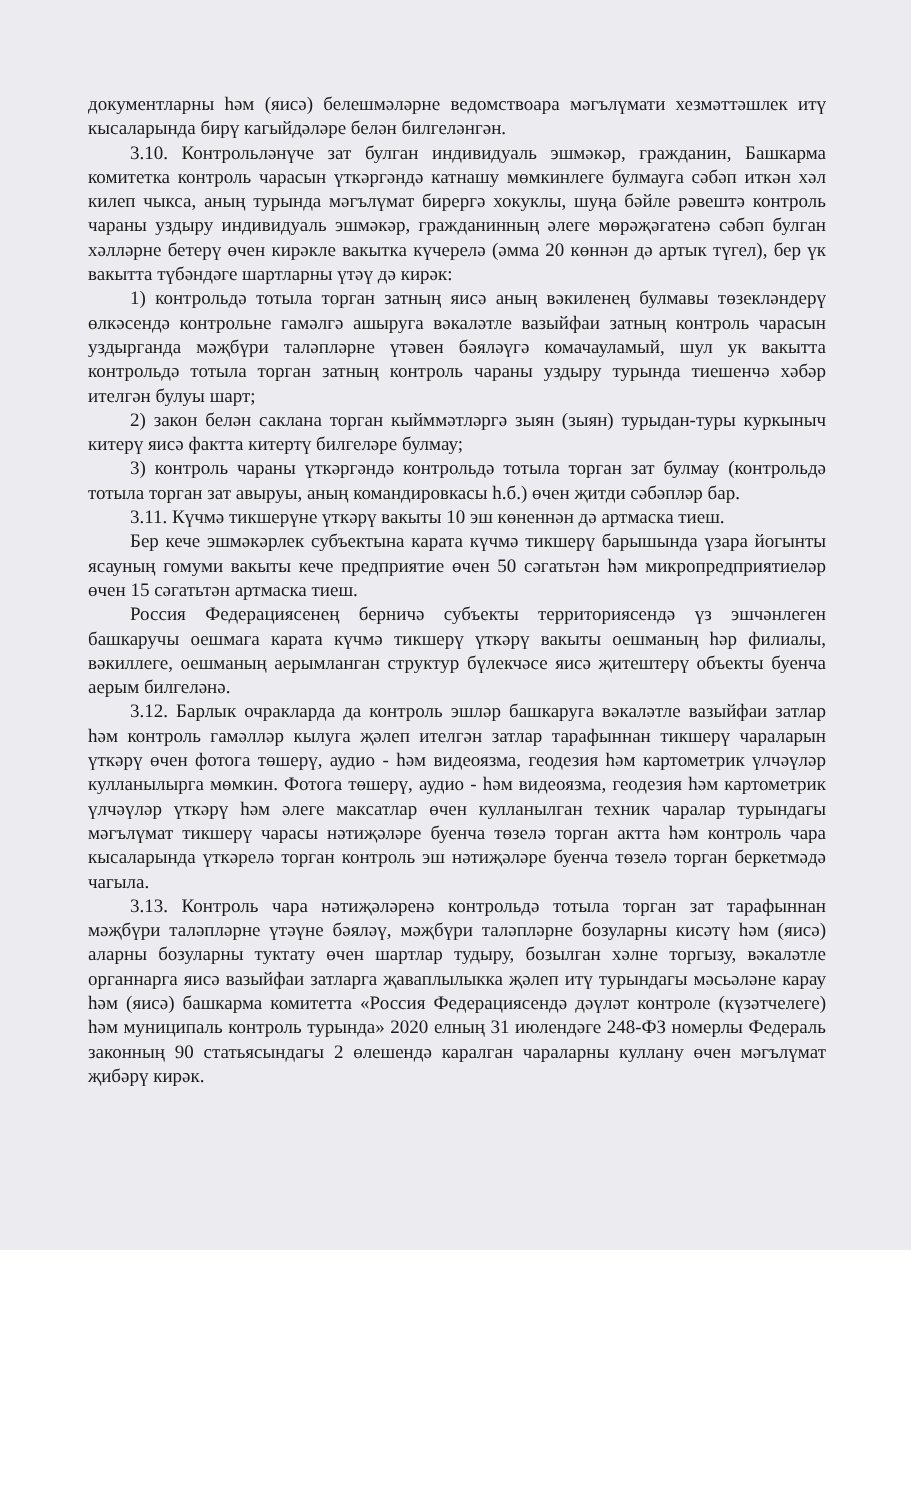документларны һәм (яисә) белешмәләрне ведомствоара мәгълүмати хезмәттәшлек итү кысаларында бирү кагыйдәләре белән билгеләнгән.
3.10. Контрольләнүче зат булган индивидуаль эшмәкәр, гражданин, Башкарма комитетка контроль чарасын үткәргәндә катнашу мөмкинлеге булмауга сәбәп иткән хәл килеп чыкса, аның турында мәгълүмат бирергә хокуклы, шуңа бәйле рәвештә контроль чараны уздыру индивидуаль эшмәкәр, гражданинның әлеге мөрәҗәгатенә сәбәп булган хәлләрне бетерү өчен кирәкле вакытка күчерелә (әмма 20 көннән дә артык түгел), бер үк вакытта түбәндәге шартларны үтәү дә кирәк:
1) контрольдә тотыла торган затның яисә аның вәкиленең булмавы төзекләндерү өлкәсендә контрольне гамәлгә ашыруга вәкаләтле вазыйфаи затның контроль чарасын уздырганда мәҗбүри таләпләрне үтәвен бәяләүгә комачауламый, шул ук вакытта контрольдә тотыла торган затның контроль чараны уздыру турында тиешенчә хәбәр ителгән булуы шарт;
2) закон белән саклана торган кыйммәтләргә зыян (зыян) турыдан-туры куркыныч китерү яисә фактта китертү билгеләре булмау;
3) контроль чараны үткәргәндә контрольдә тотыла торган зат булмау (контрольдә тотыла торган зат авыруы, аның командировкасы һ.б.) өчен җитди сәбәпләр бар.
3.11. Күчмә тикшерүне үткәрү вакыты 10 эш көненнән дә артмаска тиеш.
Бер кече эшмәкәрлек субъектына карата күчмә тикшерү барышында үзара йогынты ясауның гомуми вакыты кече предприятие өчен 50 сәгатьтән һәм микропредприятиеләр өчен 15 сәгатьтән артмаска тиеш.
Россия Федерациясенең берничә субъекты территориясендә үз эшчәнлеген башкаручы оешмага карата күчмә тикшерү үткәрү вакыты оешманың һәр филиалы, вәкиллеге, оешманың аерымланган структур бүлекчәсе яисә җитештерү объекты буенча аерым билгеләнә.
3.12. Барлык очракларда да контроль эшләр башкаруга вәкаләтле вазыйфаи затлар һәм контроль гамәлләр кылуга җәлеп ителгән затлар тарафыннан тикшерү чараларын үткәрү өчен фотога төшерү, аудио - һәм видеоязма, геодезия һәм картометрик үлчәүләр кулланылырга мөмкин. Фотога төшерү, аудио - һәм видеоязма, геодезия һәм картометрик үлчәүләр үткәрү һәм әлеге максатлар өчен кулланылган техник чаралар турындагы мәгълүмат тикшерү чарасы нәтиҗәләре буенча төзелә торган актта һәм контроль чара кысаларында үткәрелә торган контроль эш нәтиҗәләре буенча төзелә торган беркетмәдә чагыла.
3.13. Контроль чара нәтиҗәләренә контрольдә тотыла торган зат тарафыннан мәҗбүри таләпләрне үтәүне бәяләү, мәҗбүри таләпләрне бозуларны кисәтү һәм (яисә) аларны бозуларны туктату өчен шартлар тудыру, бозылган хәлне торгызу, вәкаләтле органнарга яисә вазыйфаи затларга җаваплылыкка җәлеп итү турындагы мәсьәләне карау һәм (яисә) башкарма комитетта «Россия Федерациясендә дәүләт контроле (күзәтчелеге) һәм муниципаль контроль турында» 2020 елның 31 июлендәге 248-ФЗ номерлы Федераль законның 90 статьясындагы 2 өлешендә каралган чараларны куллану өчен мәгълүмат җибәрү кирәк.